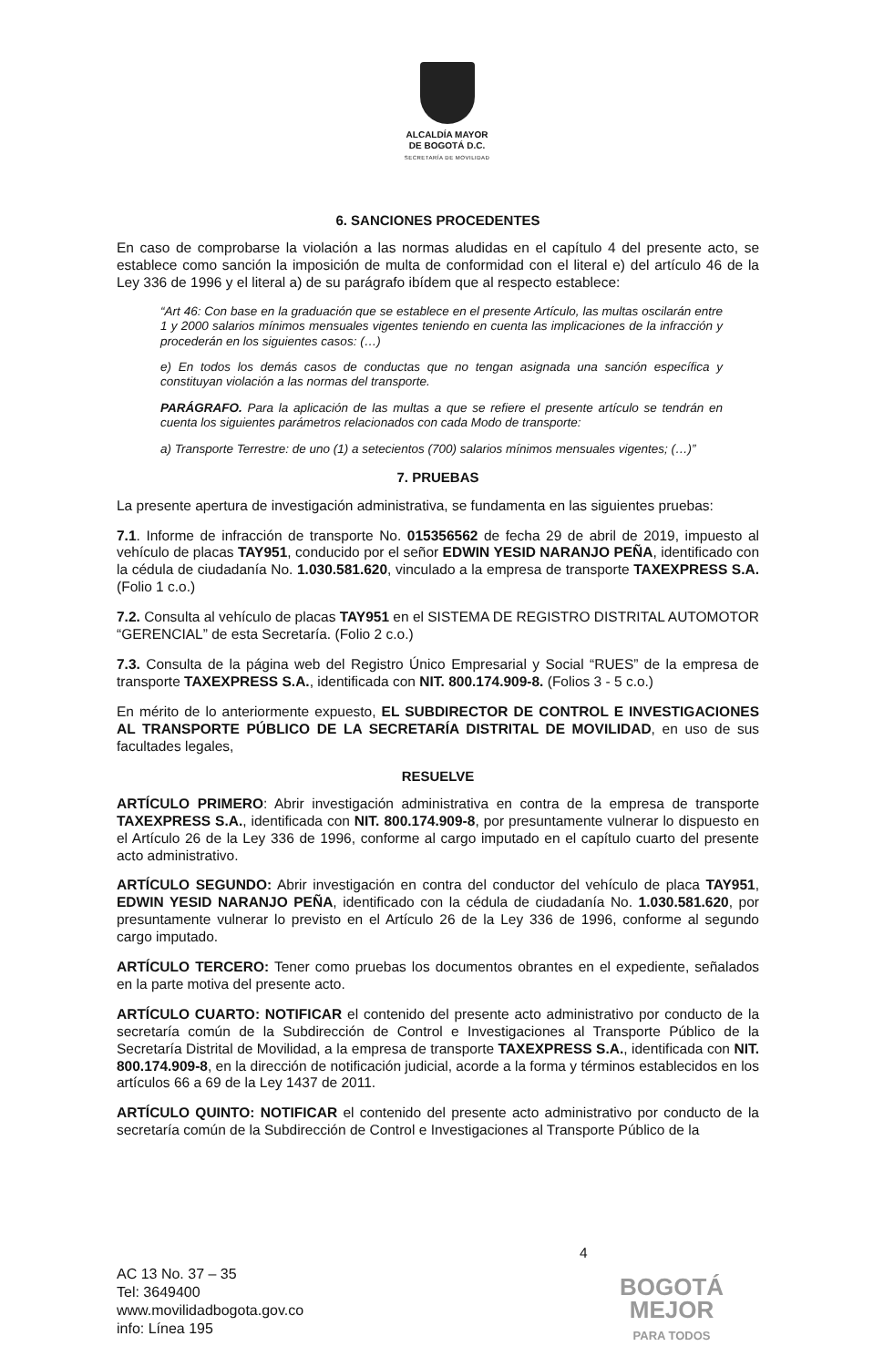ALCALDÍA MAYOR
DE BOGOTÁ D.C.
SECRETARÍA DE MOVILIDAD
6. SANCIONES PROCEDENTES
En caso de comprobarse la violación a las normas aludidas en el capítulo 4 del presente acto, se establece como sanción la imposición de multa de conformidad con el literal e) del artículo 46 de la Ley 336 de 1996 y el literal a) de su parágrafo ibídem que al respecto establece:
“Art 46: Con base en la graduación que se establece en el presente Artículo, las multas oscilarán entre 1 y 2000 salarios mínimos mensuales vigentes teniendo en cuenta las implicaciones de la infracción y procederán en los siguientes casos: (…)
e) En todos los demás casos de conductas que no tengan asignada una sanción específica y constituyan violación a las normas del transporte.
PARÁGRAFO. Para la aplicación de las multas a que se refiere el presente artículo se tendrán en cuenta los siguientes parámetros relacionados con cada Modo de transporte:
a) Transporte Terrestre: de uno (1) a setecientos (700) salarios mínimos mensuales vigentes; (…)”
7. PRUEBAS
La presente apertura de investigación administrativa, se fundamenta en las siguientes pruebas:
7.1. Informe de infracción de transporte No. 015356562 de fecha 29 de abril de 2019, impuesto al vehículo de placas TAY951, conducido por el señor EDWIN YESID NARANJO PEÑA, identificado con la cédula de ciudadanía No. 1.030.581.620, vinculado a la empresa de transporte TAXEXPRESS S.A. (Folio 1 c.o.)
7.2. Consulta al vehículo de placas TAY951 en el SISTEMA DE REGISTRO DISTRITAL AUTOMOTOR “GERENCIAL” de esta Secretaría. (Folio 2 c.o.)
7.3. Consulta de la página web del Registro Único Empresarial y Social “RUES” de la empresa de transporte TAXEXPRESS S.A., identificada con NIT. 800.174.909-8. (Folios 3 - 5 c.o.)
En mérito de lo anteriormente expuesto, EL SUBDIRECTOR DE CONTROL E INVESTIGACIONES AL TRANSPORTE PÚBLICO DE LA SECRETARÍA DISTRITAL DE MOVILIDAD, en uso de sus facultades legales,
RESUELVE
ARTÍCULO PRIMERO: Abrir investigación administrativa en contra de la empresa de transporte TAXEXPRESS S.A., identificada con NIT. 800.174.909-8, por presuntamente vulnerar lo dispuesto en el Artículo 26 de la Ley 336 de 1996, conforme al cargo imputado en el capítulo cuarto del presente acto administrativo.
ARTÍCULO SEGUNDO: Abrir investigación en contra del conductor del vehículo de placa TAY951, EDWIN YESID NARANJO PEÑA, identificado con la cédula de ciudadanía No. 1.030.581.620, por presuntamente vulnerar lo previsto en el Artículo 26 de la Ley 336 de 1996, conforme al segundo cargo imputado.
ARTÍCULO TERCERO: Tener como pruebas los documentos obrantes en el expediente, señalados en la parte motiva del presente acto.
ARTÍCULO CUARTO: NOTIFICAR el contenido del presente acto administrativo por conducto de la secretaría común de la Subdirección de Control e Investigaciones al Transporte Público de la Secretaría Distrital de Movilidad, a la empresa de transporte TAXEXPRESS S.A., identificada con NIT. 800.174.909-8, en la dirección de notificación judicial, acorde a la forma y términos establecidos en los artículos 66 a 69 de la Ley 1437 de 2011.
ARTÍCULO QUINTO: NOTIFICAR el contenido del presente acto administrativo por conducto de la secretaría común de la Subdirección de Control e Investigaciones al Transporte Público de la
4
AC 13 No. 37 – 35
Tel: 3649400
www.movilidadbogota.gov.co
info: Línea 195
BOGOTÁ
MEJOR
PARA TODOS